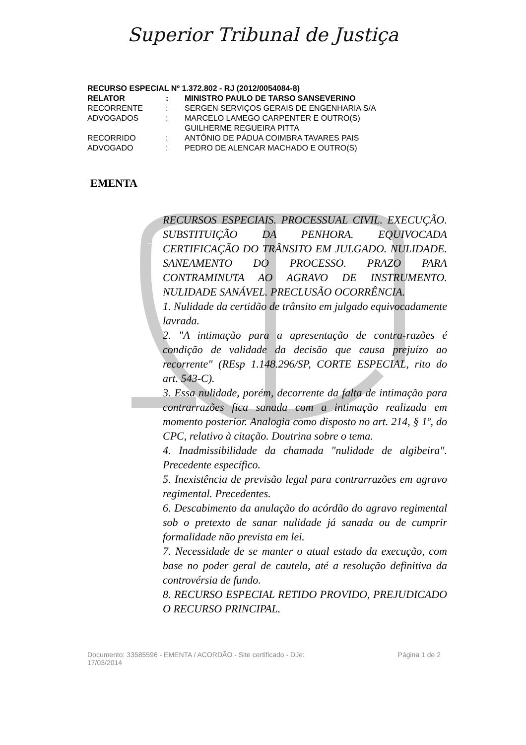Superior Tribunal de Justiça
RECURSO ESPECIAL Nº 1.372.802 - RJ (2012/0054084-8)
RELATOR: MINISTRO PAULO DE TARSO SANSEVERINO
RECORRENTE: SERGEN SERVIÇOS GERAIS DE ENGENHARIA S/A
ADVOGADOS: MARCELO LAMEGO CARPENTER E OUTRO(S)
GUILHERME REGUEIRA PITTA
RECORRIDO: ANTÔNIO DE PÁDUA COIMBRA TAVARES PAIS
ADVOGADO: PEDRO DE ALENCAR MACHADO E OUTRO(S)
EMENTA
RECURSOS ESPECIAIS. PROCESSUAL CIVIL. EXECUÇÃO. SUBSTITUIÇÃO DA PENHORA. EQUIVOCADA CERTIFICAÇÃO DO TRÂNSITO EM JULGADO. NULIDADE. SANEAMENTO DO PROCESSO. PRAZO PARA CONTRAMINUTA AO AGRAVO DE INSTRUMENTO. NULIDADE SANÁVEL. PRECLUSÃO OCORRÊNCIA.
1. Nulidade da certidão de trânsito em julgado equivocadamente lavrada.
2. "A intimação para a apresentação de contra-razões é condição de validade da decisão que causa prejuízo ao recorrente" (REsp 1.148.296/SP, CORTE ESPECIAL, rito do art. 543-C).
3. Essa nulidade, porém, decorrente da falta de intimação para contrarrazões fica sanada com a intimação realizada em momento posterior. Analogia como disposto no art. 214, § 1º, do CPC, relativo à citação. Doutrina sobre o tema.
4. Inadmissibilidade da chamada "nulidade de algibeira". Precedente específico.
5. Inexistência de previsão legal para contrarrazões em agravo regimental. Precedentes.
6. Descabimento da anulação do acórdão do agravo regimental sob o pretexto de sanar nulidade já sanada ou de cumprir formalidade não prevista em lei.
7. Necessidade de se manter o atual estado da execução, com base no poder geral de cautela, até a resolução definitiva da controvérsia de fundo.
8. RECURSO ESPECIAL RETIDO PROVIDO, PREJUDICADO O RECURSO PRINCIPAL.
Documento: 33585596 - EMENTA / ACORDÃO - Site certificado - DJe:
17/03/2014 Página 1 de 2